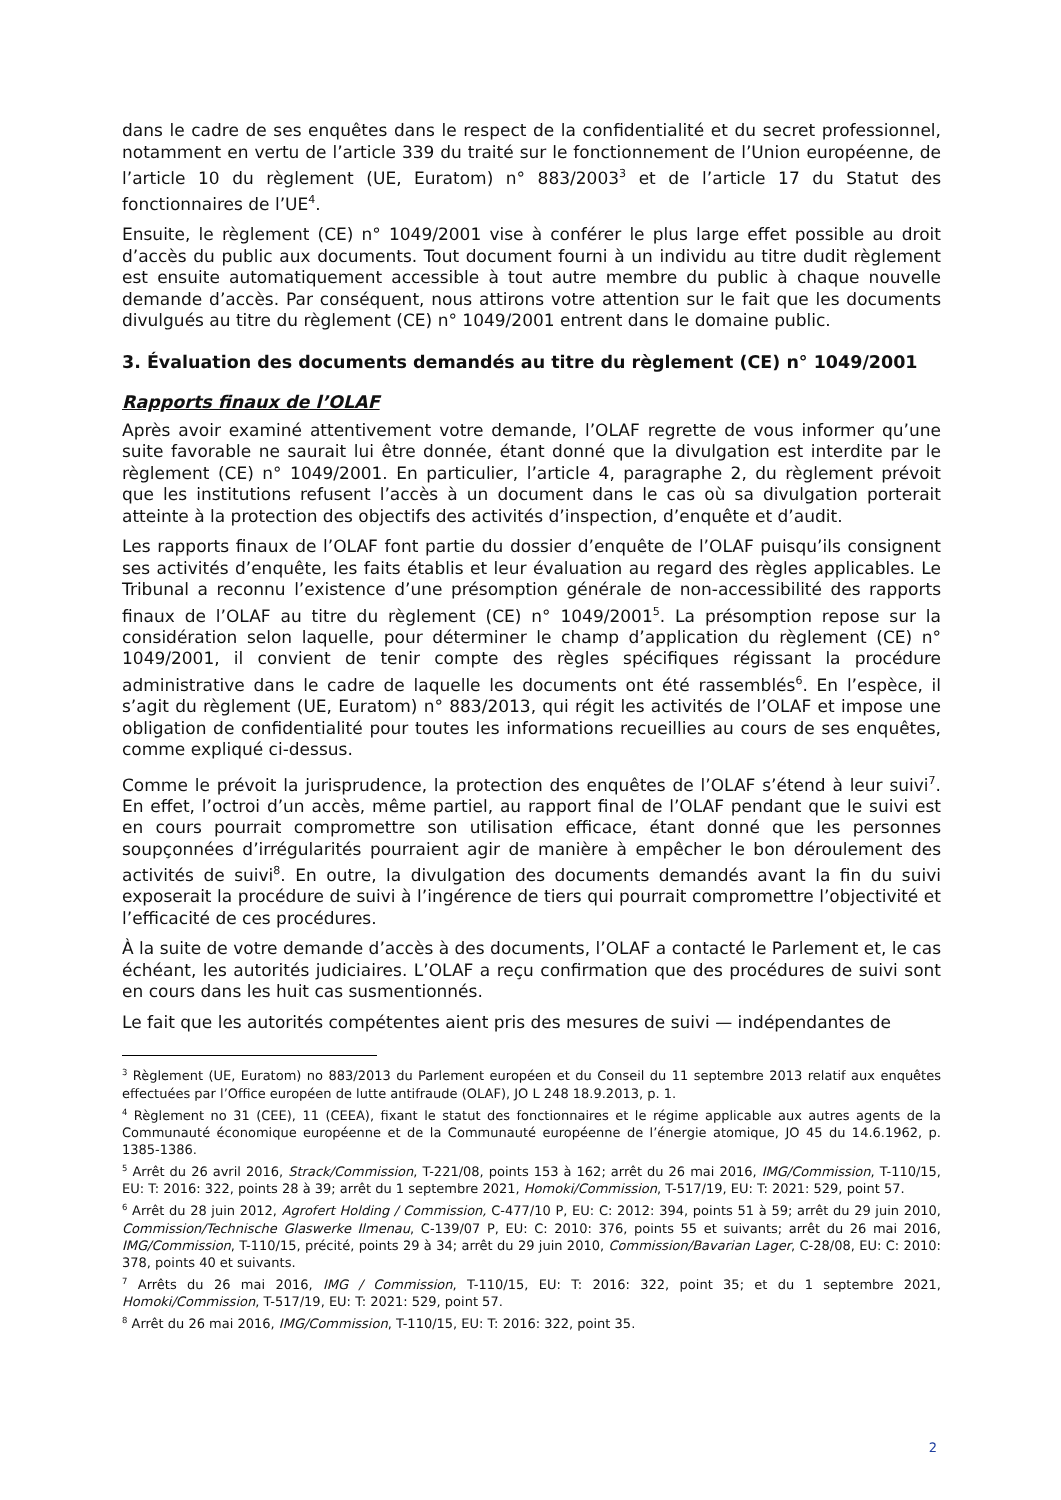dans le cadre de ses enquêtes dans le respect de la confidentialité et du secret professionnel, notamment en vertu de l’article 339 du traité sur le fonctionnement de l’Union européenne, de l’article 10 du règlement (UE, Euratom) n° 883/2003<sup>3</sup> et de l’article 17 du Statut des fonctionnaires de l’UE<sup>4</sup>.
Ensuite, le règlement (CE) n° 1049/2001 vise à conférer le plus large effet possible au droit d’accès du public aux documents. Tout document fourni à un individu au titre dudit règlement est ensuite automatiquement accessible à tout autre membre du public à chaque nouvelle demande d’accès. Par conséquent, nous attirons votre attention sur le fait que les documents divulgués au titre du règlement (CE) n° 1049/2001 entrent dans le domaine public.
3. Évaluation des documents demandés au titre du règlement (CE) n° 1049/2001
Rapports finaux de l’OLAF
Après avoir examiné attentivement votre demande, l’OLAF regrette de vous informer qu’une suite favorable ne saurait lui être donnée, étant donné que la divulgation est interdite par le règlement (CE) n° 1049/2001. En particulier, l’article 4, paragraphe 2, du règlement prévoit que les institutions refusent l’accès à un document dans le cas où sa divulgation porterait atteinte à la protection des objectifs des activités d’inspection, d’enquête et d’audit.
Les rapports finaux de l’OLAF font partie du dossier d’enquête de l’OLAF puisqu’ils consignent ses activités d’enquête, les faits établis et leur évaluation au regard des règles applicables. Le Tribunal a reconnu l’existence d’une présomption générale de non-accessibilité des rapports finaux de l’OLAF au titre du règlement (CE) n° 1049/2001<sup>5</sup>. La présomption repose sur la considération selon laquelle, pour déterminer le champ d’application du règlement (CE) n° 1049/2001, il convient de tenir compte des règles spécifiques régissant la procédure administrative dans le cadre de laquelle les documents ont été rassemblés<sup>6</sup>. En l’espèce, il s’agit du règlement (UE, Euratom) n° 883/2013, qui régit les activités de l’OLAF et impose une obligation de confidentialité pour toutes les informations recueillies au cours de ses enquêtes, comme expliqué ci-dessus.
Comme le prévoit la jurisprudence, la protection des enquêtes de l’OLAF s’étend à leur suivi<sup>7</sup>. En effet, l’octroi d’un accès, même partiel, au rapport final de l’OLAF pendant que le suivi est en cours pourrait compromettre son utilisation efficace, étant donné que les personnes soupçonnées d’irrégularités pourraient agir de manière à empêcher le bon déroulement des activités de suivi<sup>8</sup>. En outre, la divulgation des documents demandés avant la fin du suivi exposerait la procédure de suivi à l’ingérence de tiers qui pourrait compromettre l’objectivité et l’efficacité de ces procédures.
À la suite de votre demande d’accès à des documents, l’OLAF a contacté le Parlement et, le cas échéant, les autorités judiciaires. L’OLAF a reçu confirmation que des procédures de suivi sont en cours dans les huit cas susmentionnés.
Le fait que les autorités compétentes aient pris des mesures de suivi — indépendantes de
<sup>3</sup> Règlement (UE, Euratom) no 883/2013 du Parlement européen et du Conseil du 11 septembre 2013 relatif aux enquêtes effectuées par l’Office européen de lutte antifraude (OLAF), JO L 248 18.9.2013, p. 1.
<sup>4</sup> Règlement no 31 (CEE), 11 (CEEA), fixant le statut des fonctionnaires et le régime applicable aux autres agents de la Communauté économique européenne et de la Communauté européenne de l’énergie atomique, JO 45 du 14.6.1962, p. 1385-1386.
<sup>5</sup> Arrêt du 26 avril 2016, Strack/Commission, T-221/08, points 153 à 162; arrêt du 26 mai 2016, IMG/Commission, T-110/15, EU: T: 2016: 322, points 28 à 39; arrêt du 1 septembre 2021, Homoki/Commission, T-517/19, EU: T: 2021: 529, point 57.
<sup>6</sup> Arrêt du 28 juin 2012, Agrofert Holding / Commission, C-477/10 P, EU: C: 2012: 394, points 51 à 59; arrêt du 29 juin 2010, Commission/Technische Glaswerke Ilmenau, C-139/07 P, EU: C: 2010: 376, points 55 et suivants; arrêt du 26 mai 2016, IMG/Commission, T-110/15, précité, points 29 à 34; arrêt du 29 juin 2010, Commission/Bavarian Lager, C-28/08, EU: C: 2010: 378, points 40 et suivants.
<sup>7</sup> Arrêts du 26 mai 2016, IMG / Commission, T-110/15, EU: T: 2016: 322, point 35; et du 1 septembre 2021, Homoki/Commission, T-517/19, EU: T: 2021: 529, point 57.
<sup>8</sup> Arrêt du 26 mai 2016, IMG/Commission, T-110/15, EU: T: 2016: 322, point 35.
2